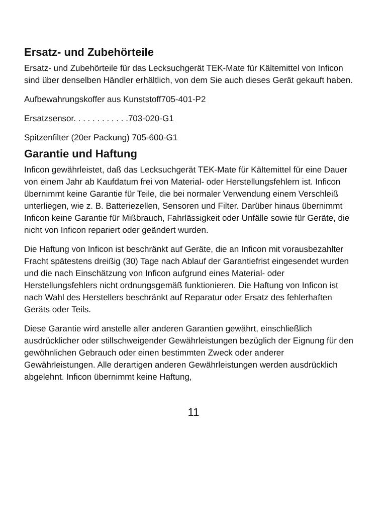Ersatz- und Zubehörteile
Ersatz- und Zubehörteile für das Lecksuchgerät TEK-Mate für Kältemittel von Inficon sind über denselben Händler erhältlich, von dem Sie auch dieses Gerät gekauft haben.
Aufbewahrungskoffer aus Kunststoff705-401-P2
Ersatzsensor. . . . . . . . . . . .703-020-G1
Spitzenfilter (20er Packung) 705-600-G1
Garantie und Haftung
Inficon gewährleistet, daß das Lecksuchgerät TEK-Mate für Kältemittel für eine Dauer von einem Jahr ab Kaufdatum frei von Material- oder Herstellungsfehlern ist. Inficon übernimmt keine Garantie für Teile, die bei normaler Verwendung einem Verschleiß unterliegen, wie z. B. Batteriezellen, Sensoren und Filter. Darüber hinaus übernimmt Inficon keine Garantie für Mißbrauch, Fahrlässigkeit oder Unfälle sowie für Geräte, die nicht von Inficon repariert oder geändert wurden.
Die Haftung von Inficon ist beschränkt auf Geräte, die an Inficon mit vorausbezahlter Fracht spätestens dreißig (30) Tage nach Ablauf der Garantiefrist eingesendet wurden und die nach Einschätzung von Inficon aufgrund eines Material- oder Herstellungsfehlers nicht ordnungsgemäß funktionieren. Die Haftung von Inficon ist nach Wahl des Herstellers beschränkt auf Reparatur oder Ersatz des fehlerhaften Geräts oder Teils.
Diese Garantie wird anstelle aller anderen Garantien gewährt, einschließlich ausdrücklicher oder stillschweigender Gewährleistungen bezüglich der Eignung für den gewöhnlichen Gebrauch oder einen bestimmten Zweck oder anderer Gewährleistungen. Alle derartigen anderen Gewährleistungen werden ausdrücklich abgelehnt. Inficon übernimmt keine Haftung,
11